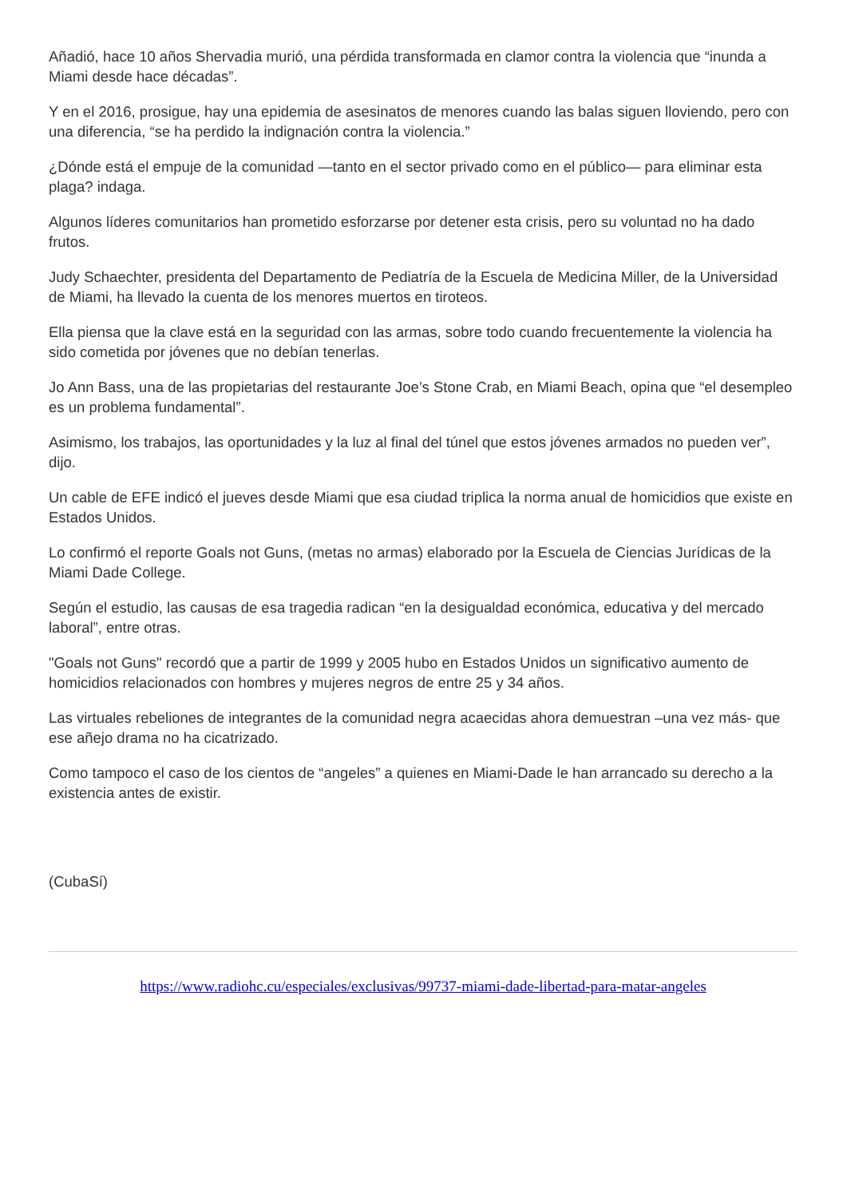Añadió, hace 10 años Shervadia murió, una pérdida transformada en clamor contra la violencia que “inunda a Miami desde hace décadas”.
Y en el 2016, prosigue, hay una epidemia de asesinatos de menores cuando las balas siguen lloviendo, pero con una diferencia, “se ha perdido la indignación contra la violencia.”
¿Dónde está el empuje de la comunidad —tanto en el sector privado como en el público— para eliminar esta plaga? indaga.
Algunos líderes comunitarios han prometido esforzarse por detener esta crisis, pero su voluntad no ha dado frutos.
Judy Schaechter, presidenta del Departamento de Pediatría de la Escuela de Medicina Miller, de la Universidad de Miami, ha llevado la cuenta de los menores muertos en tiroteos.
Ella piensa que la clave está en la seguridad con las armas, sobre todo cuando frecuentemente la violencia ha sido cometida por jóvenes que no debían tenerlas.
Jo Ann Bass, una de las propietarias del restaurante Joe’s Stone Crab, en Miami Beach, opina que “el desempleo es un problema fundamental”.
Asimismo, los trabajos, las oportunidades y la luz al final del túnel que estos jóvenes armados no pueden ver”, dijo.
Un cable de EFE indicó el jueves desde Miami que esa ciudad triplica la norma anual de homicidios que existe en Estados Unidos.
Lo confirmó el reporte Goals not Guns, (metas no armas) elaborado por la Escuela de Ciencias Jurídicas de la Miami Dade College.
Según el estudio, las causas de esa tragedia radican “en la desigualdad económica, educativa y del mercado laboral”, entre otras.
"Goals not Guns" recordó que a partir de 1999 y 2005 hubo en Estados Unidos un significativo aumento de homicidios relacionados con hombres y mujeres negros de entre 25 y 34 años.
Las virtuales rebeliones de integrantes de la comunidad negra acaecidas ahora demuestran –una vez más- que ese añejo drama no ha cicatrizado.
Como tampoco el caso de los cientos de “angeles” a quienes en Miami-Dade le han arrancado su derecho a la existencia antes de existir.
(CubaSí)
https://www.radiohc.cu/especiales/exclusivas/99737-miami-dade-libertad-para-matar-angeles